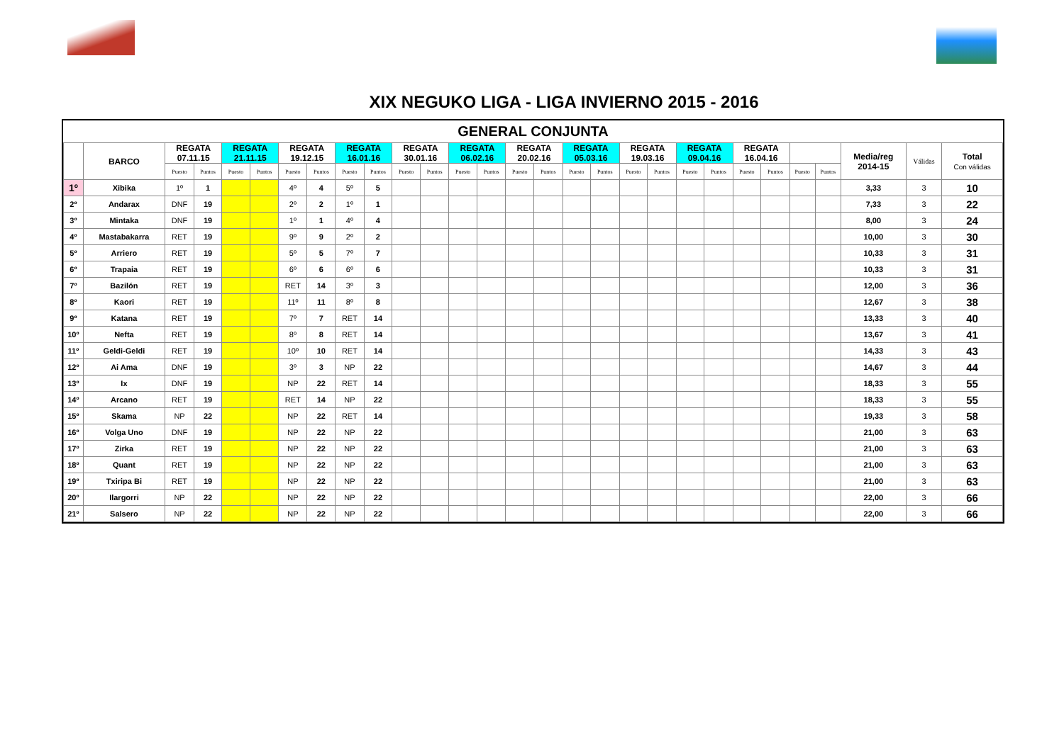XIX NEGUKO LIGA - LIGA INVIERNO 2015 - 2016
GENERAL CONJUNTA
| | BARCO | REGATA 07.11.15 | | REGATA 21.11.15 | | REGATA 19.12.15 | | REGATA 16.01.16 | | REGATA 30.01.16 | | REGATA 06.02.16 | | REGATA 20.02.16 | | REGATA 05.03.16 | | REGATA 19.03.16 | | REGATA 09.04.16 | | REGATA 16.04.16 | | | | Media/reg 2014-15 | Válidas | Total Con válidas |
| --- | --- | --- | --- | --- | --- | --- | --- | --- | --- | --- | --- | --- | --- | --- | --- | --- | --- | --- | --- | --- | --- | --- | --- | --- | --- | --- | --- | --- |
| | | Puesto | Puntos | Puesto | Puntos | Puesto | Puntos | Puesto | Puntos | Puesto | Puntos | Puesto | Puntos | Puesto | Puntos | Puesto | Puntos | Puesto | Puntos | Puesto | Puntos | Puesto | Puntos | Puesto | Puntos | | | |
| 1º | Xibika | 1º | 1 | | | 4º | 4 | 5º | 5 | | | | | | | | | | | | | | | | | 3,33 | 3 | 10 |
| 2º | Andarax | DNF | 19 | | | 2º | 2 | 1º | 1 | | | | | | | | | | | | | | | | | 7,33 | 3 | 22 |
| 3º | Mintaka | DNF | 19 | | | 1º | 1 | 4º | 4 | | | | | | | | | | | | | | | | | 8,00 | 3 | 24 |
| 4º | Mastabakarra | RET | 19 | | | 9º | 9 | 2º | 2 | | | | | | | | | | | | | | | | | 10,00 | 3 | 30 |
| 5º | Arriero | RET | 19 | | | 5º | 5 | 7º | 7 | | | | | | | | | | | | | | | | | 10,33 | 3 | 31 |
| 6º | Trapaia | RET | 19 | | | 6º | 6 | 6º | 6 | | | | | | | | | | | | | | | | | 10,33 | 3 | 31 |
| 7º | Bazilón | RET | 19 | | | RET | 14 | 3º | 3 | | | | | | | | | | | | | | | | | 12,00 | 3 | 36 |
| 8º | Kaori | RET | 19 | | | 11º | 11 | 8º | 8 | | | | | | | | | | | | | | | | | 12,67 | 3 | 38 |
| 9º | Katana | RET | 19 | | | 7º | 7 | RET | 14 | | | | | | | | | | | | | | | | | 13,33 | 3 | 40 |
| 10º | Nefta | RET | 19 | | | 8º | 8 | RET | 14 | | | | | | | | | | | | | | | | | 13,67 | 3 | 41 |
| 11º | Geldi-Geldi | RET | 19 | | | 10º | 10 | RET | 14 | | | | | | | | | | | | | | | | | 14,33 | 3 | 43 |
| 12º | Ai Ama | DNF | 19 | | | 3º | 3 | NP | 22 | | | | | | | | | | | | | | | | | 14,67 | 3 | 44 |
| 13º | Ix | DNF | 19 | | | NP | 22 | RET | 14 | | | | | | | | | | | | | | | | | 18,33 | 3 | 55 |
| 14º | Arcano | RET | 19 | | | RET | 14 | NP | 22 | | | | | | | | | | | | | | | | | 18,33 | 3 | 55 |
| 15º | Skama | NP | 22 | | | NP | 22 | RET | 14 | | | | | | | | | | | | | | | | | 19,33 | 3 | 58 |
| 16º | Volga Uno | DNF | 19 | | | NP | 22 | NP | 22 | | | | | | | | | | | | | | | | | 21,00 | 3 | 63 |
| 17º | Zirka | RET | 19 | | | NP | 22 | NP | 22 | | | | | | | | | | | | | | | | | 21,00 | 3 | 63 |
| 18º | Quant | RET | 19 | | | NP | 22 | NP | 22 | | | | | | | | | | | | | | | | | 21,00 | 3 | 63 |
| 19º | Txiripa Bi | RET | 19 | | | NP | 22 | NP | 22 | | | | | | | | | | | | | | | | | 21,00 | 3 | 63 |
| 20º | Ilargorri | NP | 22 | | | NP | 22 | NP | 22 | | | | | | | | | | | | | | | | | 22,00 | 3 | 66 |
| 21º | Salsero | NP | 22 | | | NP | 22 | NP | 22 | | | | | | | | | | | | | | | | | 22,00 | 3 | 66 |